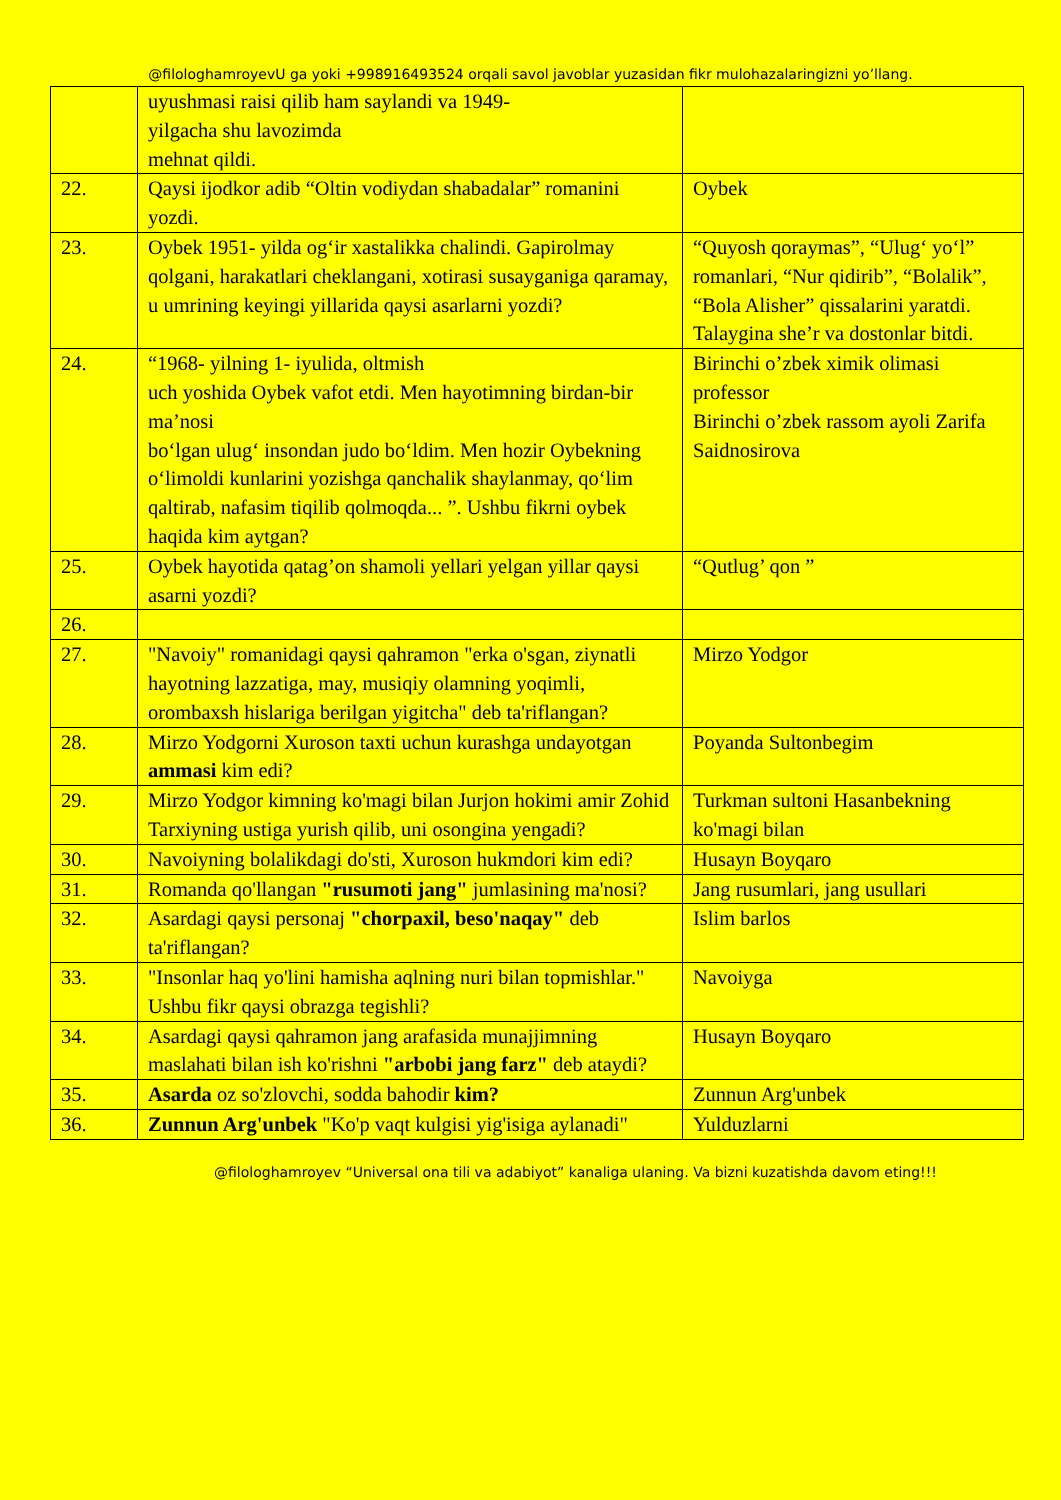@filologhamroyevU ga yoki +998916493524 orqali savol javoblar yuzasidan fikr mulohazalaringizni yo’llang.
| | uyushmasi raisi qilib ham saylandi va 1949- yilgacha shu lavozimda mehnat qildi. | |
| 22. | Qaysi ijodkor adib “Oltin vodiydan shabadalar” romanini yozdi. | Oybek |
| 23. | Oybek 1951- yilda og‘ir xastalikka chalindi. Gapirolmay qolgani, harakatlari cheklangani, xotirasi susayganiga qaramay, u umrining keyingi yillarida qaysi asarlarni yozdi? | “Quyosh qoraymas”, “Ulug‘ yo‘l” romanlari, “Nur qidirib”, “Bolalik”, “Bola Alisher” qissalarini yaratdi. Talaygina she’r va dostonlar bitdi. |
| 24. | “1968- yilning 1- iyulida, oltmish uch yoshida Oybek vafot etdi. Men hayotimning birdan-bir ma’nosi bo‘lgan ulug‘ insondan judo bo‘ldim. Men hozir Oybekning o‘limoldi kunlarini yozishga qanchalik shaylanmay, qo‘lim qaltirab, nafasim tiqilib qolmoqda... ”. Ushbu fikrni oybek haqida kim aytgan? | Birinchi o’zbek ximik olimasi professor Birinchi o’zbek rassom ayoli Zarifa Saidnosirova |
| 25. | Oybek hayotida qatag’on shamoli yellari yelgan yillar qaysi asarni yozdi? | “Qutlug’ qon ” |
| 26. | | |
| 27. | "Navoiy" romanidagi qaysi qahramon "erka o'sgan, ziynatli hayotning lazzatiga, may, musiqiy olamning yoqimli, orombaxsh hislariga berilgan yigitcha" deb ta'riflangan? | Mirzo Yodgor |
| 28. | Mirzo Yodgorni Xuroson taxti uchun kurashga undayotgan ammasi kim edi? | Poyanda Sultonbegim |
| 29. | Mirzo Yodgor kimning ko'magi bilan Jurjon hokimi amir Zohid Tarxiyning ustiga yurish qilib, uni osongina yengadi? | Turkman sultoni Hasanbekning ko'magi bilan |
| 30. | Navoiyning bolalikdagi do'sti, Xuroson hukmdori kim edi? | Husayn Boyqaro |
| 31. | Romanda qo'llangan "rusumoti jang" jumlasining ma'nosi? | Jang rusumlari, jang usullari |
| 32. | Asardagi qaysi personaj "chorpaxil, beso'naqay" deb ta'riflangan? | Islim barlos |
| 33. | "Insonlar haq yo'lini hamisha aqlning nuri bilan topmishlar." Ushbu fikr qaysi obrazga tegishli? | Navoiyga |
| 34. | Asardagi qaysi qahramon jang arafasida munajjimning maslahati bilan ish ko'rishni "arbobi jang farz" deb ataydi? | Husayn Boyqaro |
| 35. | Asarda oz so'zlovchi, sodda bahodir kim? | Zunnun Arg'unbek |
| 36. | Zunnun Arg'unbek "Ko'p vaqt kulgisi yig'isiga aylanadi" | Yulduzlarni |
@filologhamroyev “Universal ona tili va adabiyot” kanaliga ulaning. Va bizni kuzatishda davom eting!!!